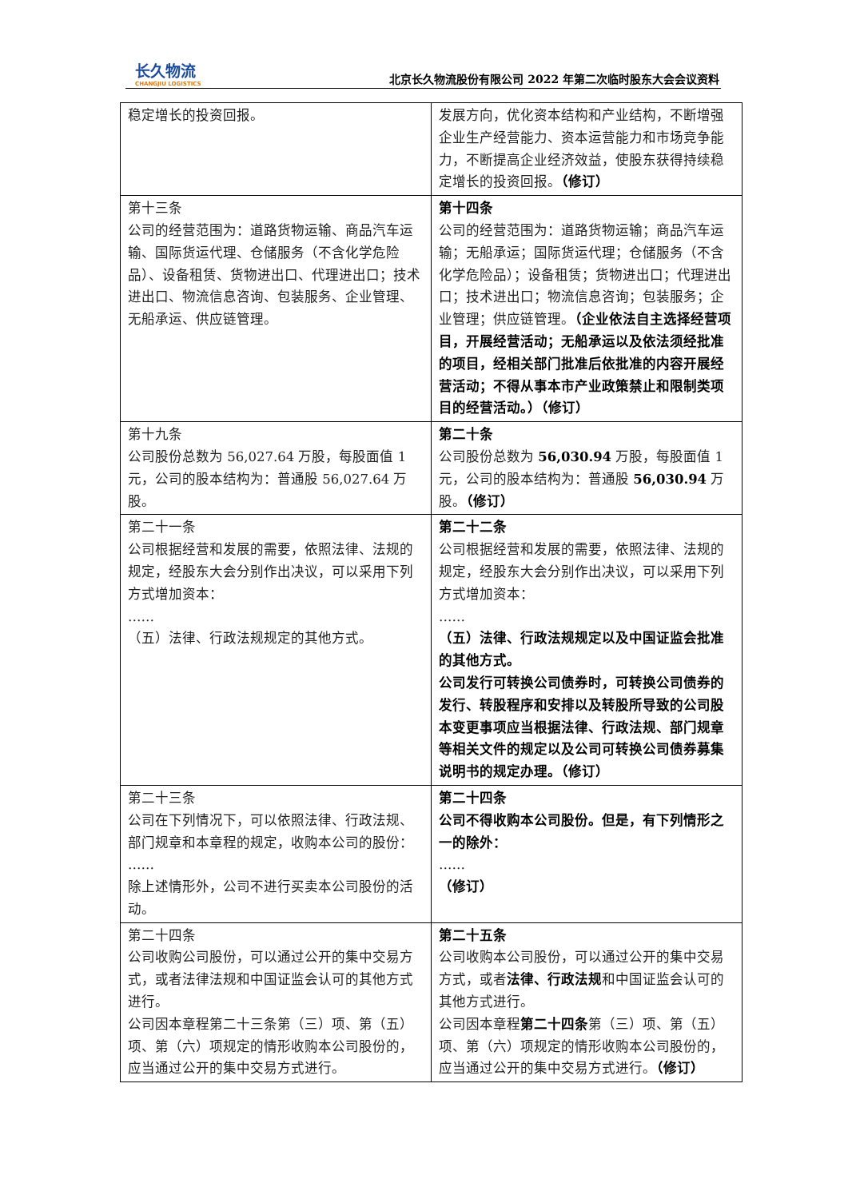长久物流
CHANGJIU LOGISTICS
北京长久物流股份有限公司 2022 年第二次临时股东大会会议资料
| 稳定增长的投资回报。 | 发展方向，优化资本结构和产业结构，不断增强企业生产经营能力、资本运营能力和市场竞争能力，不断提高企业经济效益，使股东获得持续稳定增长的投资回报。 （修订） |
| 第十三条 公司的经营范围为：道路货物运输、商品汽车运输、国际货运代理、仓储服务（不含化学危险品）、设备租赁、货物进出口、代理进出口；技术进出口、物流信息咨询、包装服务、企业管理、无船承运、供应链管理。 | 第十四条 公司的经营范围为：道路货物运输；商品汽车运输；无船承运；国际货运代理；仓储服务（不含化学危险品）；设备租赁；货物进出口；代理进出口；技术进出口；物流信息咨询；包装服务；企业管理；供应链管理。 （企业依法自主选择经营项目，开展经营活动；无船承运以及依法须经批准的项目，经相关部门批准后依批准的内容开展经营活动；不得从事本市产业政策禁止和限制类项目的经营活动。）（修订） |
| 第十九条 公司股份总数为 56,027.64 万股，每股面值 1 元，公司的股本结构为：普通股 56,027.64 万股。 | 第二十条 公司股份总数为 56,030.94 万股，每股面值 1 元，公司的股本结构为：普通股 56,030.94 万股。 （修订） |
| 第二十一条 公司根据经营和发展的需要，依照法律、法规的规定，经股东大会分别作出决议，可以采用下列方式增加资本： …… （五）法律、行政法规规定的其他方式。 | 第二十二条 公司根据经营和发展的需要，依照法律、法规的规定，经股东大会分别作出决议，可以采用下列方式增加资本： …… （五）法律、行政法规规定以及中国证监会批准的其他方式。 公司发行可转换公司债券时，可转换公司债券的发行、转股程序和安排以及转股所导致的公司股本变更事项应当根据法律、行政法规、部门规章等相关文件的规定以及公司可转换公司债券募集说明书的规定办理。（修订） |
| 第二十三条 公司在下列情况下，可以依照法律、行政法规、部门规章和本章程的规定，收购本公司的股份： …… 除上述情形外，公司不进行买卖本公司股份的活动。 | 第二十四条 公司不得收购本公司股份。但是，有下列情形之一的除外： …… （修订） |
| 第二十四条 公司收购公司股份，可以通过公开的集中交易方式，或者法律法规和中国证监会认可的其他方式进行。 公司因本章程第二十三条第（三）项、第（五）项、第（六）项规定的情形收购本公司股份的，应当通过公开的集中交易方式进行。 | 第二十五条 公司收购本公司股份，可以通过公开的集中交易方式，或者 法律、行政法规 和中国证监会认可的其他方式进行。 公司因本章程 第二十四条 第（三）项、第（五）项、第（六）项规定的情形收购本公司股份的，应当通过公开的集中交易方式进行。 （修订） |